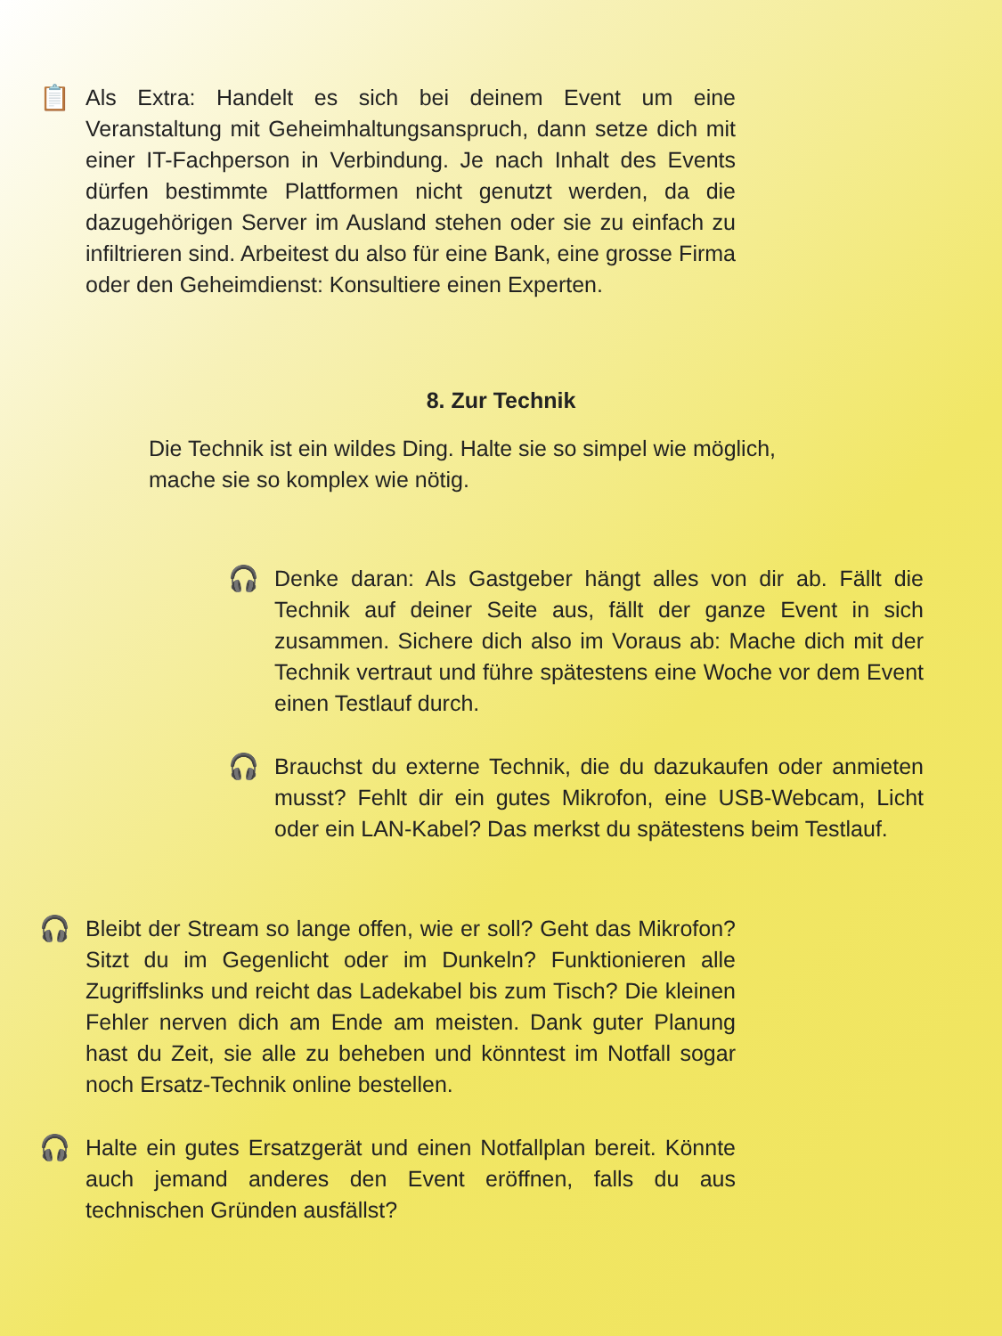📋 Als Extra: Handelt es sich bei deinem Event um eine Veranstaltung mit Geheimhaltungsanspruch, dann setze dich mit einer IT-Fachperson in Verbindung. Je nach Inhalt des Events dürfen bestimmte Plattformen nicht genutzt werden, da die dazugehörigen Server im Ausland stehen oder sie zu einfach zu infiltrieren sind. Arbeitest du also für eine Bank, eine grosse Firma oder den Geheimdienst: Konsultiere einen Experten.
8. Zur Technik
Die Technik ist ein wildes Ding. Halte sie so simpel wie möglich, mache sie so komplex wie nötig.
🎧 Denke daran: Als Gastgeber hängt alles von dir ab. Fällt die Technik auf deiner Seite aus, fällt der ganze Event in sich zusammen. Sichere dich also im Voraus ab: Mache dich mit der Technik vertraut und führe spätestens eine Woche vor dem Event einen Testlauf durch.
🎧 Brauchst du externe Technik, die du dazukaufen oder anmieten musst? Fehlt dir ein gutes Mikrofon, eine USB-Webcam, Licht oder ein LAN-Kabel? Das merkst du spätestens beim Testlauf.
🎧 Bleibt der Stream so lange offen, wie er soll? Geht das Mikrofon? Sitzt du im Gegenlicht oder im Dunkeln? Funktionieren alle Zugriffslinks und reicht das Ladekabel bis zum Tisch? Die kleinen Fehler nerven dich am Ende am meisten. Dank guter Planung hast du Zeit, sie alle zu beheben und könntest im Notfall sogar noch Ersatz-Technik online bestellen.
🎧 Halte ein gutes Ersatzgerät und einen Notfallplan bereit. Könnte auch jemand anderes den Event eröffnen, falls du aus technischen Gründen ausfällst?